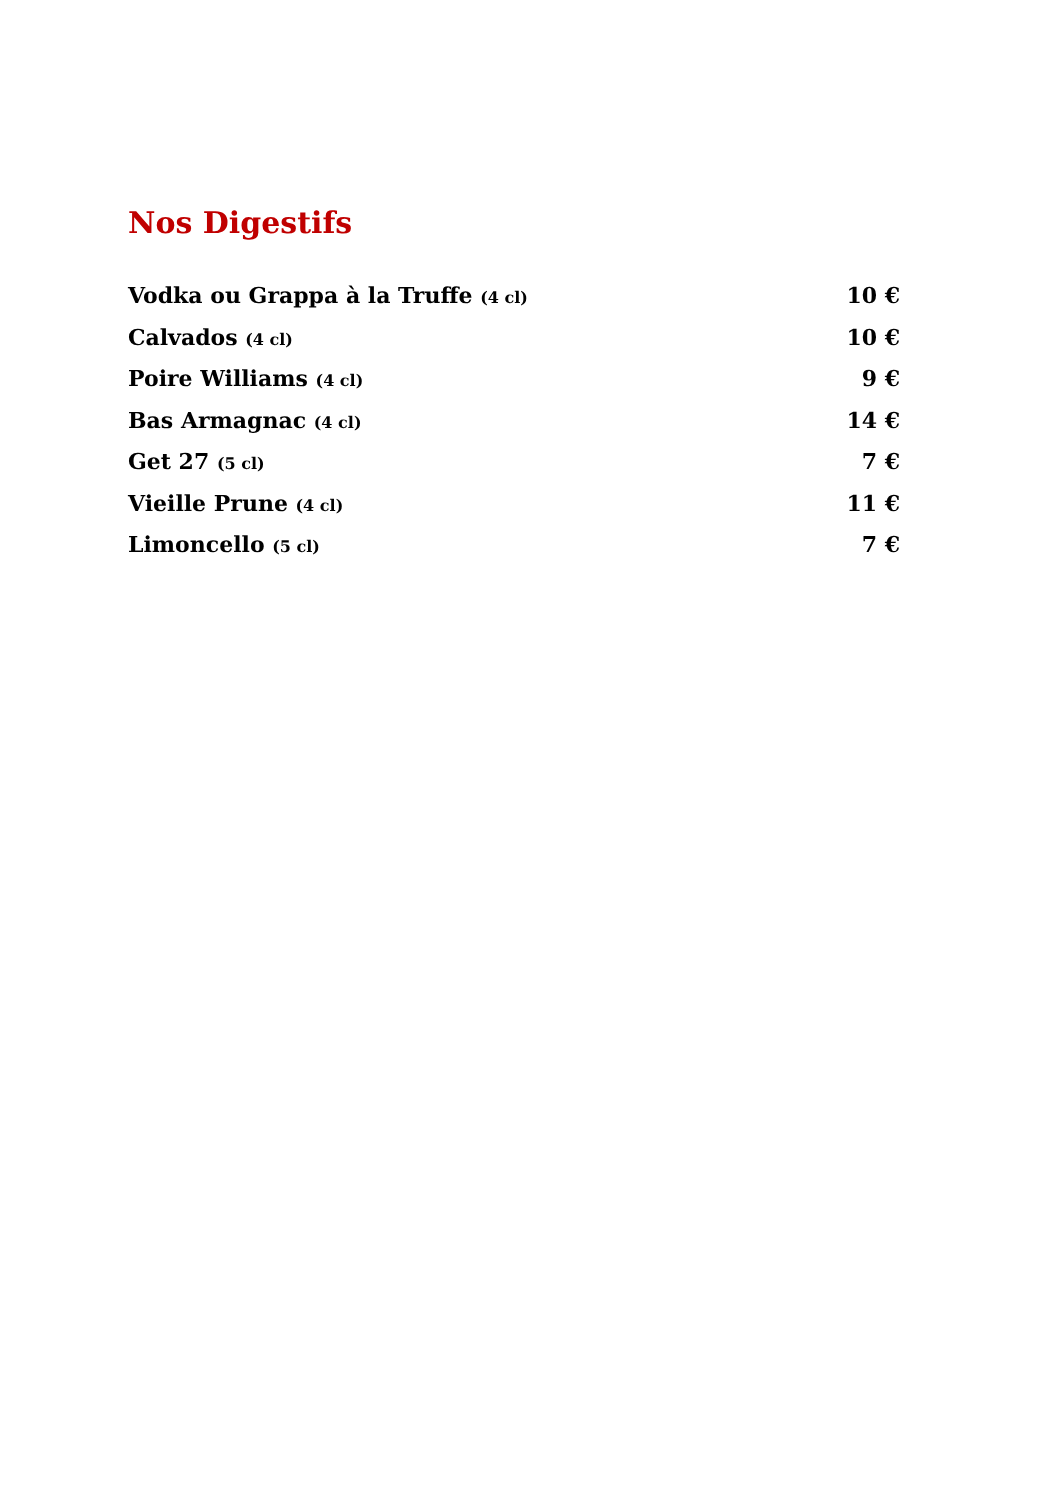Nos Digestifs
Vodka ou Grappa à la Truffe (4 cl) 10 €
Calvados (4 cl) 10 €
Poire Williams (4 cl) 9 €
Bas Armagnac (4 cl) 14 €
Get 27 (5 cl) 7 €
Vieille Prune (4 cl) 11 €
Limoncello (5 cl) 7 €